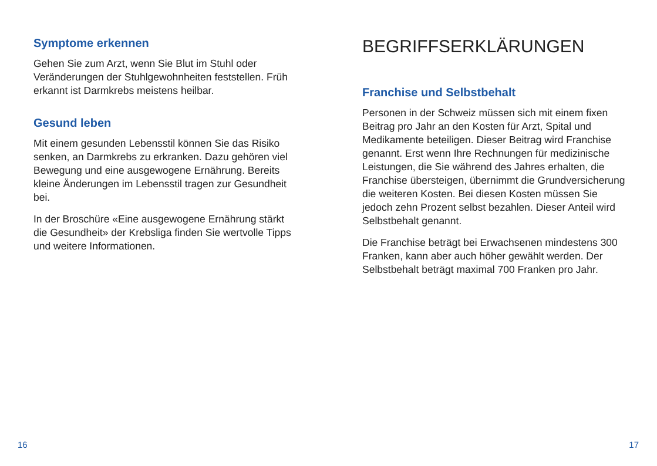Symptome erkennen
Gehen Sie zum Arzt, wenn Sie Blut im Stuhl oder Veränderungen der Stuhlgewohnheiten fest­stellen. Früh erkannt ist Darmkrebs meistens heilbar.
Gesund leben
Mit einem gesunden Lebensstil können Sie das Risiko senken, an Darmkrebs zu erkranken. Dazu gehören viel Bewegung und eine ausgewoge­ne Ernährung. Bereits kleine Änderungen im Lebensstil tragen zur Gesundheit bei.
In der Broschüre «Eine ausgewogene Ernährung stärkt die Gesundheit» der Krebsliga finden Sie wertvolle Tipps und weitere Informationen.
16
BEGRIFFSERKLÄRUNGEN
Franchise und Selbstbehalt
Personen in der Schweiz müssen sich mit einem fixen Beitrag pro Jahr an den Kosten für Arzt, Spital und Medikamente beteiligen. Dieser Beitrag wird Franchise genannt. Erst wenn Ihre Rechnungen für medizinische Leistungen, die Sie während des Jahres erhalten, die Franchise übersteigen, übernimmt die Grundversicherung die weiteren Kosten. Bei diesen Kosten müssen Sie jedoch zehn Prozent selbst bezahlen. Dieser Anteil wird Selbstbehalt genannt.
Die Franchise beträgt bei Erwachsenen mindes­tens 300 Franken, kann aber auch höher gewählt werden. Der Selbstbehalt beträgt maximal 700 Franken pro Jahr.
17